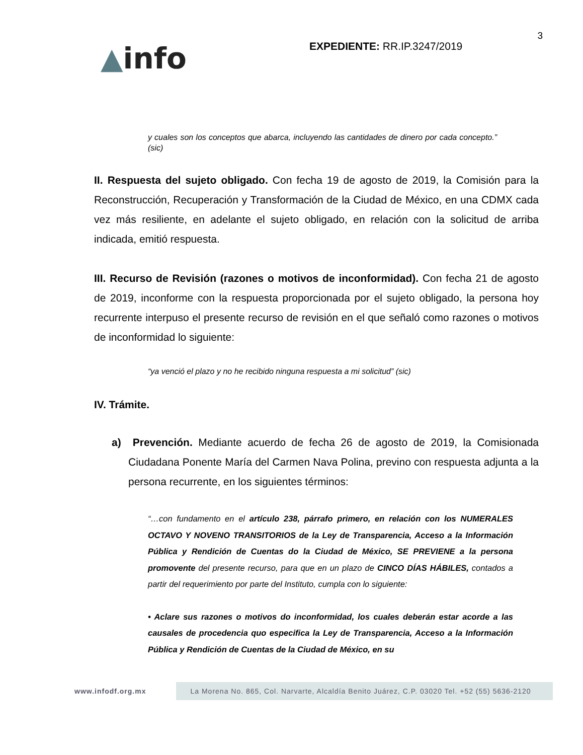▲info
EXPEDIENTE: RR.IP.3247/2019
3
y cuales son los conceptos que abarca, incluyendo las cantidades de dinero por cada concepto.” (sic)
II. Respuesta del sujeto obligado. Con fecha 19 de agosto de 2019, la Comisión para la Reconstrucción, Recuperación y Transformación de la Ciudad de México, en una CDMX cada vez más resiliente, en adelante el sujeto obligado, en relación con la solicitud de arriba indicada, emitió respuesta.
III. Recurso de Revisión (razones o motivos de inconformidad). Con fecha 21 de agosto de 2019, inconforme con la respuesta proporcionada por el sujeto obligado, la persona hoy recurrente interpuso el presente recurso de revisión en el que señaló como razones o motivos de inconformidad lo siguiente:
“ya venció el plazo y no he recibido ninguna respuesta a mi solicitud” (sic)
IV. Trámite.
a) Prevención. Mediante acuerdo de fecha 26 de agosto de 2019, la Comisionada Ciudadana Ponente María del Carmen Nava Polina, previno con respuesta adjunta a la persona recurrente, en los siguientes términos:
“…con fundamento en el artículo 238, párrafo primero, en relación con los NUMERALES OCTAVO Y NOVENO TRANSITORIOS de la Ley de Transparencia, Acceso a la Información Pública y Rendición de Cuentas do la Ciudad de México, SE PREVIENE a la persona promovente del presente recurso, para que en un plazo de CINCO DÍAS HÁBILES, contados a partir del requerimiento por parte del Instituto, cumpla con lo siguiente:
• Aclare sus razones o motivos do inconformidad, los cuales deberán estar acorde a las causales de procedencia quo especifica la Ley de Transparencia, Acceso a la Información Pública y Rendición de Cuentas de la Ciudad de México, en su
www.infodf.org.mx
La Morena No. 865, Col. Narvarte, Alcaldía Benito Juárez, C.P. 03020 Tel. +52 (55) 5636-2120